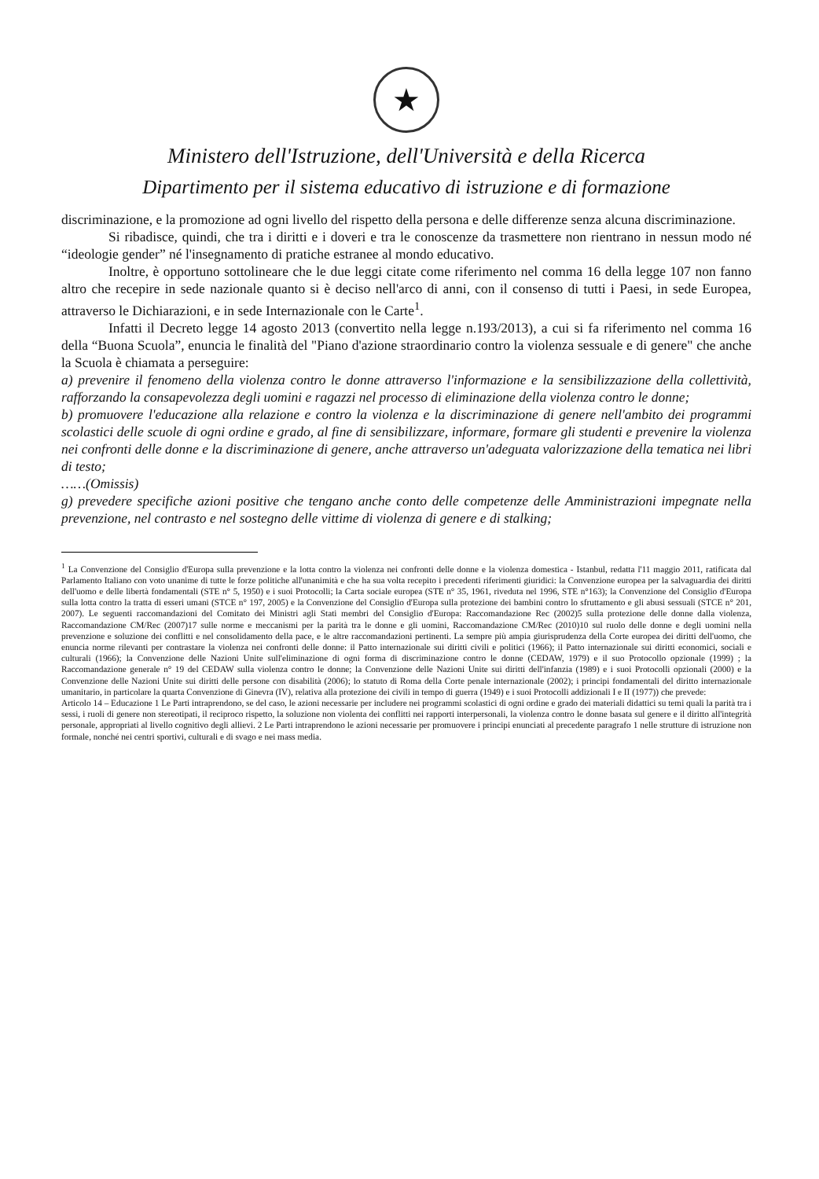★
Ministero dell'Istruzione, dell'Università e della Ricerca
Dipartimento per il sistema educativo di istruzione e di formazione
discriminazione, e la promozione ad ogni livello del rispetto della persona e delle differenze senza alcuna discriminazione.
Si ribadisce, quindi, che tra i diritti e i doveri e tra le conoscenze da trasmettere non rientrano in nessun modo né “ideologie gender” né l'insegnamento di pratiche estranee al mondo educativo.
Inoltre, è opportuno sottolineare che le due leggi citate come riferimento nel comma 16 della legge 107 non fanno altro che recepire in sede nazionale quanto si è deciso nell'arco di anni, con il consenso di tutti i Paesi, in sede Europea, attraverso le Dichiarazioni, e in sede Internazionale con le Carte<sup>1</sup>.
Infatti il Decreto legge 14 agosto 2013 (convertito nella legge n.193/2013), a cui si fa riferimento nel comma 16 della “Buona Scuola”, enuncia le finalità del "Piano d'azione straordinario contro la violenza sessuale e di genere" che anche la Scuola è chiamata a perseguire:
a) prevenire il fenomeno della violenza contro le donne attraverso l'informazione e la sensibilizzazione della collettività, rafforzando la consapevolezza degli uomini e ragazzi nel processo di eliminazione della violenza contro le donne;
b) promuovere l'educazione alla relazione e contro la violenza e la discriminazione di genere nell'ambito dei programmi scolastici delle scuole di ogni ordine e grado, al fine di sensibilizzare, informare, formare gli studenti e prevenire la violenza nei confronti delle donne e la discriminazione di genere, anche attraverso un'adeguata valorizzazione della tematica nei libri di testo;
……(Omissis)
g) prevedere specifiche azioni positive che tengano anche conto delle competenze delle Amministrazioni impegnate nella prevenzione, nel contrasto e nel sostegno delle vittime di violenza di genere e di stalking;
<sup>1</sup> La Convenzione del Consiglio d'Europa sulla prevenzione e la lotta contro la violenza nei confronti delle donne e la violenza domestica - Istanbul, redatta l'11 maggio 2011, ratificata dal Parlamento Italiano con voto unanime di tutte le forze politiche all'unanimità e che ha sua volta recepito i precedenti riferimenti giuridici: la Convenzione europea per la salvaguardia dei diritti dell'uomo e delle libertà fondamentali (STE n° 5, 1950) e i suoi Protocolli; la Carta sociale europea (STE n° 35, 1961, riveduta nel 1996, STE n°163); la Convenzione del Consiglio d'Europa sulla lotta contro la tratta di esseri umani (STCE n° 197, 2005) e la Convenzione del Consiglio d'Europa sulla protezione dei bambini contro lo sfruttamento e gli abusi sessuali (STCE n° 201, 2007). Le seguenti raccomandazioni del Comitato dei Ministri agli Stati membri del Consiglio d'Europa: Raccomandazione Rec (2002)5 sulla protezione delle donne dalla violenza, Raccomandazione CM/Rec (2007)17 sulle norme e meccanismi per la parità tra le donne e gli uomini, Raccomandazione CM/Rec (2010)10 sul ruolo delle donne e degli uomini nella prevenzione e soluzione dei conflitti e nel consolidamento della pace, e le altre raccomandazioni pertinenti. La sempre più ampia giurisprudenza della Corte europea dei diritti dell'uomo, che enuncia norme rilevanti per contrastare la violenza nei confronti delle donne: il Patto internazionale sui diritti civili e politici (1966); il Patto internazionale sui diritti economici, sociali e culturali (1966); la Convenzione delle Nazioni Unite sull'eliminazione di ogni forma di discriminazione contro le donne (CEDAW, 1979) e il suo Protocollo opzionale (1999) ; la Raccomandazione generale n° 19 del CEDAW sulla violenza contro le donne; la Convenzione delle Nazioni Unite sui diritti dell'infanzia (1989) e i suoi Protocolli opzionali (2000) e la Convenzione delle Nazioni Unite sui diritti delle persone con disabilità (2006); lo statuto di Roma della Corte penale internazionale (2002); i principi fondamentali del diritto internazionale umanitario, in particolare la quarta Convenzione di Ginevra (IV), relativa alla protezione dei civili in tempo di guerra (1949) e i suoi Protocolli addizionali I e II (1977)) che prevede:
Articolo 14 – Educazione 1 Le Parti intraprendono, se del caso, le azioni necessarie per includere nei programmi scolastici di ogni ordine e grado dei materiali didattici su temi quali la parità tra i sessi, i ruoli di genere non stereotipati, il reciproco rispetto, la soluzione non violenta dei conflitti nei rapporti interpersonali, la violenza contro le donne basata sul genere e il diritto all'integrità personale, appropriati al livello cognitivo degli allievi. 2 Le Parti intraprendono le azioni necessarie per promuovere i principi enunciati al precedente paragrafo 1 nelle strutture di istruzione non formale, nonché nei centri sportivi, culturali e di svago e nei mass media.